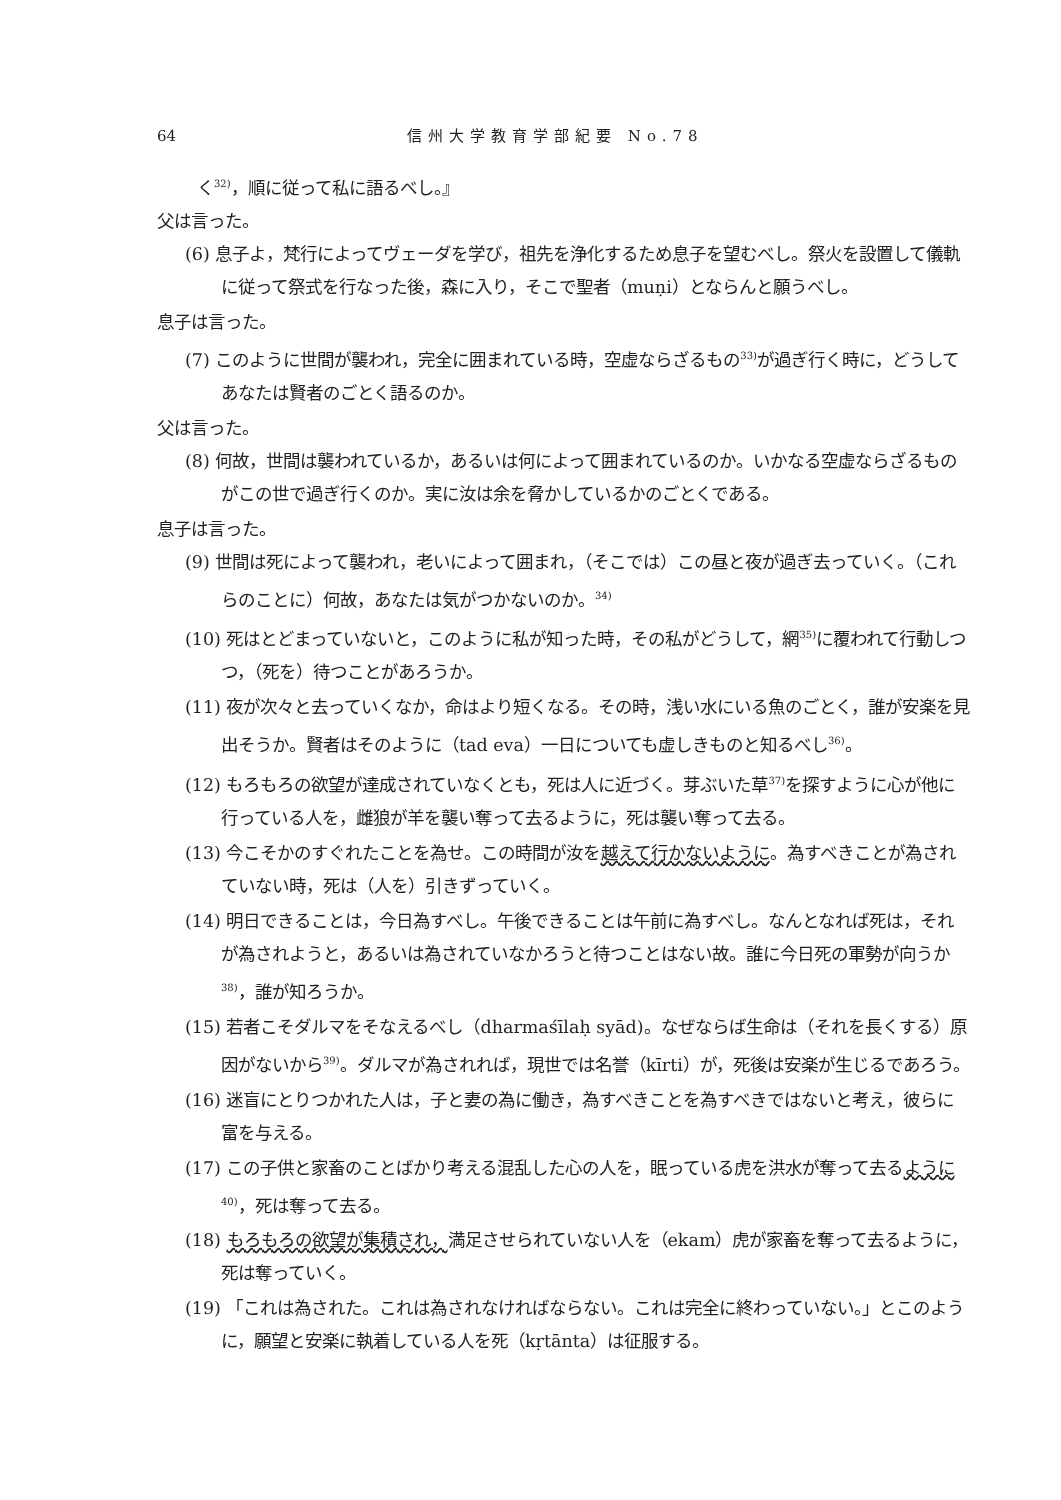64 信州大学教育学部紀要 No.78
く<sup>32)</sup>，順に従って私に語るべし。』
父は言った。
(6) 息子よ，梵行によってヴェーダを学び，祖先を浄化するため息子を望むべし。祭火を設置して儀軌に従って祭式を行なった後，森に入り，そこで聖者（muṇi）とならんと願うべし。
息子は言った。
(7) このように世間が襲われ，完全に囲まれている時，空虚ならざるもの<sup>33)</sup>が過ぎ行く時に，どうしてあなたは賢者のごとく語るのか。
父は言った。
(8) 何故，世間は襲われているか，あるいは何によって囲まれているのか。いかなる空虚ならざるものがこの世で過ぎ行くのか。実に汝は余を脅かしているかのごとくである。
息子は言った。
(9) 世間は死によって襲われ，老いによって囲まれ，（そこでは）この昼と夜が過ぎ去っていく。（これらのことに）何故，あなたは気がつかないのか。<sup>34)</sup>
(10) 死はとどまっていないと，このように私が知った時，その私がどうして，網<sup>35)</sup>に覆われて行動しつつ，（死を）待つことがあろうか。
(11) 夜が次々と去っていくなか，命はより短くなる。その時，浅い水にいる魚のごとく，誰が安楽を見出そうか。賢者はそのように（tad eva）一日についても虚しきものと知るべし<sup>36)</sup>。
(12) もろもろの欲望が達成されていなくとも，死は人に近づく。芽ぶいた草<sup>37)</sup>を探すように心が他に行っている人を，雌狼が羊を襲い奪って去るように，死は襲い奪って去る。
(13) 今こそかのすぐれたことを為せ。この時間が汝を越えて行かないように。為すべきことが為されていない時，死は（人を）引きずっていく。
(14) 明日できることは，今日為すべし。午後できることは午前に為すべし。なんとなれば死は，それが為されようと，あるいは為されていなかろうと待つことはない故。誰に今日死の軍勢が向うか<sup>38)</sup>，誰が知ろうか。
(15) 若者こそダルマをそなえるべし（dharmaśīlaḥ syād)。なぜならば生命は（それを長くする）原因がないから<sup>39)</sup>。ダルマが為されれば，現世では名誉（kīrti）が，死後は安楽が生じるであろう。
(16) 迷盲にとりつかれた人は，子と妻の為に働き，為すべきことを為すべきではないと考え，彼らに富を与える。
(17) この子供と家畜のことばかり考える混乱した心の人を，眠っている虎を洪水が奪って去るように<sup>40)</sup>，死は奪って去る。
(18) もろもろの欲望が集積され，満足させられていない人を（ekam）虎が家畜を奪って去るように，死は奪っていく。
(19) 「これは為された。これは為されなければならない。これは完全に終わっていない。」とこのように，願望と安楽に執着している人を死（kṛtānta）は征服する。